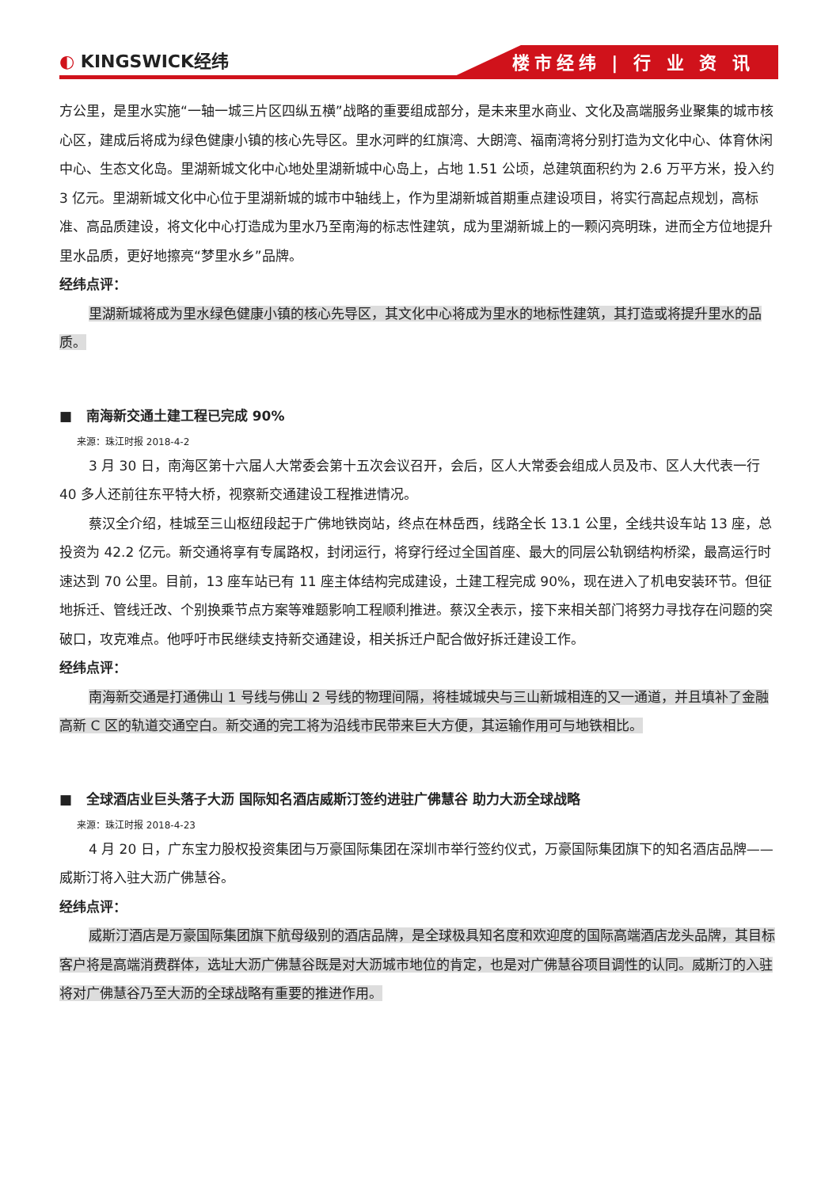◐ KINGSWICK经纬
楼市经纬 | 行 业 资 讯
方公里，是里水实施“一轴一城三片区四纵五横”战略的重要组成部分，是未来里水商业、文化及高端服务业聚集的城市核心区，建成后将成为绿色健康小镇的核心先导区。里水河畔的红旗湾、大朗湾、福南湾将分别打造为文化中心、体育休闲中心、生态文化岛。里湖新城文化中心地处里湖新城中心岛上，占地 1.51 公顷，总建筑面积约为 2.6 万平方米，投入约 3 亿元。里湖新城文化中心位于里湖新城的城市中轴线上，作为里湖新城首期重点建设项目，将实行高起点规划，高标准、高品质建设，将文化中心打造成为里水乃至南海的标志性建筑，成为里湖新城上的一颗闪亮明珠，进而全方位地提升里水品质，更好地擦亮“梦里水乡”品牌。
经纬点评：
里湖新城将成为里水绿色健康小镇的核心先导区，其文化中心将成为里水的地标性建筑，其打造或将提升里水的品质。
■ 南海新交通土建工程已完成 90%
来源：珠江时报 2018-4-2
3 月 30 日，南海区第十六届人大常委会第十五次会议召开，会后，区人大常委会组成人员及市、区人大代表一行 40 多人还前往东平特大桥，视察新交通建设工程推进情况。
蔡汉全介绍，桂城至三山枢纽段起于广佛地铁岗站，终点在林岳西，线路全长 13.1 公里，全线共设车站 13 座，总投资为 42.2 亿元。新交通将享有专属路权，封闭运行，将穿行经过全国首座、最大的同层公轨钢结构桥梁，最高运行时速达到 70 公里。目前，13 座车站已有 11 座主体结构完成建设，土建工程完成 90%，现在进入了机电安装环节。但征地拆迁、管线迁改、个别换乘节点方案等难题影响工程顺利推进。蔡汉全表示，接下来相关部门将努力寻找存在问题的突破口，攻克难点。他呼吁市民继续支持新交通建设，相关拆迁户配合做好拆迁建设工作。
经纬点评：
南海新交通是打通佛山 1 号线与佛山 2 号线的物理间隔，将桂城城央与三山新城相连的又一通道，并且填补了金融高新 C 区的轨道交通空白。新交通的完工将为沿线市民带来巨大方便，其运输作用可与地铁相比。
■ 全球酒店业巨头落子大沥 国际知名酒店威斯汀签约进驻广佛慧谷 助力大沥全球战略
来源：珠江时报 2018-4-23
4 月 20 日，广东宝力股权投资集团与万豪国际集团在深圳市举行签约仪式，万豪国际集团旗下的知名酒店品牌——威斯汀将入驻大沥广佛慧谷。
经纬点评：
威斯汀酒店是万豪国际集团旗下航母级别的酒店品牌，是全球极具知名度和欢迎度的国际高端酒店龙头品牌，其目标客户将是高端消费群体，选址大沥广佛慧谷既是对大沥城市地位的肯定，也是对广佛慧谷项目调性的认同。威斯汀的入驻将对广佛慧谷乃至大沥的全球战略有重要的推进作用。